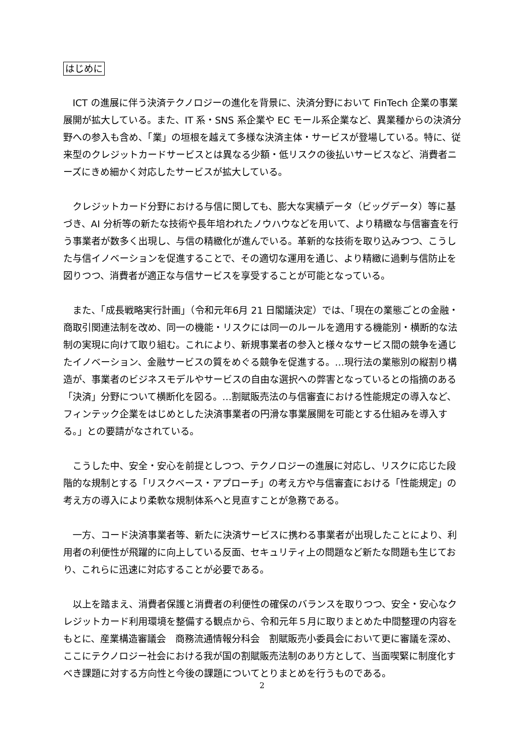はじめに
　ICT の進展に伴う決済テクノロジーの進化を背景に、決済分野において FinTech 企業の事業展開が拡大している。また、IT 系・SNS 系企業や EC モール系企業など、異業種からの決済分野への参入も含め、「業」の垣根を越えて多様な決済主体・サービスが登場している。特に、従来型のクレジットカードサービスとは異なる少額・低リスクの後払いサービスなど、消費者ニーズにきめ細かく対応したサービスが拡大している。
　クレジットカード分野における与信に関しても、膨大な実績データ（ビッグデータ）等に基づき、AI 分析等の新たな技術や長年培われたノウハウなどを用いて、より精緻な与信審査を行う事業者が数多く出現し、与信の精緻化が進んでいる。革新的な技術を取り込みつつ、こうした与信イノベーションを促進することで、その適切な運用を通じ、より精緻に過剰与信防止を図りつつ、消費者が適正な与信サービスを享受することが可能となっている。
　また、「成長戦略実行計画」（令和元年6月 21 日閣議決定）では、「現在の業態ごとの金融・商取引関連法制を改め、同一の機能・リスクには同一のルールを適用する機能別・横断的な法制の実現に向けて取り組む。これにより、新規事業者の参入と様々なサービス間の競争を通じたイノベーション、金融サービスの質をめぐる競争を促進する。…現行法の業態別の縦割り構造が、事業者のビジネスモデルやサービスの自由な選択への弊害となっているとの指摘のある「決済」分野について横断化を図る。…割賦販売法の与信審査における性能規定の導入など、フィンテック企業をはじめとした決済事業者の円滑な事業展開を可能とする仕組みを導入する。」との要請がなされている。
　こうした中、安全・安心を前提としつつ、テクノロジーの進展に対応し、リスクに応じた段階的な規制とする「リスクベース・アプローチ」の考え方や与信審査における「性能規定」の考え方の導入により柔軟な規制体系へと見直すことが急務である。
　一方、コード決済事業者等、新たに決済サービスに携わる事業者が出現したことにより、利用者の利便性が飛躍的に向上している反面、セキュリティ上の問題など新たな問題も生じており、これらに迅速に対応することが必要である。
　以上を踏まえ、消費者保護と消費者の利便性の確保のバランスを取りつつ、安全・安心なクレジットカード利用環境を整備する観点から、令和元年５月に取りまとめた中間整理の内容をもとに、産業構造審議会　商務流通情報分科会　割賦販売小委員会において更に審議を深め、ここにテクノロジー社会における我が国の割賦販売法制のあり方として、当面喫緊に制度化すべき課題に対する方向性と今後の課題についてとりまとめを行うものである。
2